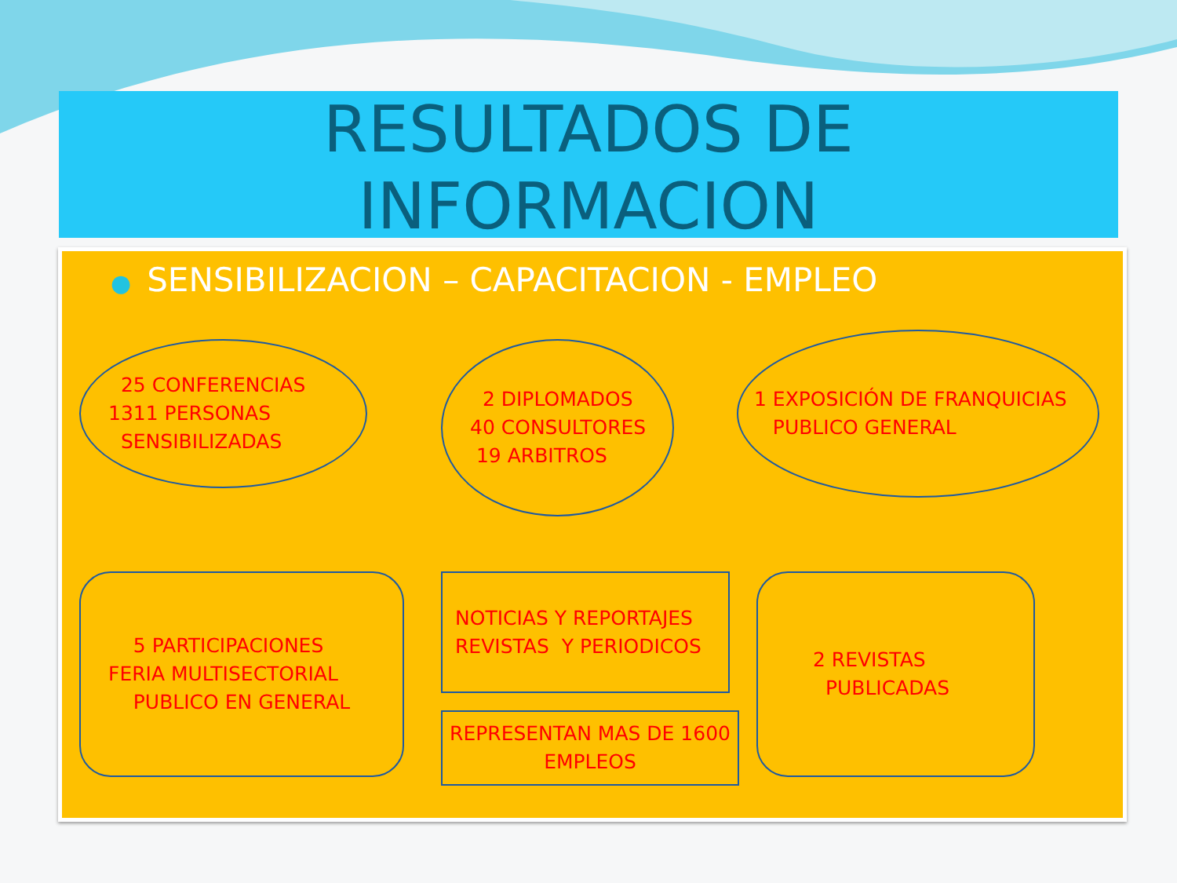RESULTADOS DE
INFORMACION
● SENSIBILIZACION – CAPACITACION - EMPLEO
25 CONFERENCIAS
1311 PERSONAS
SENSIBILIZADAS
2 DIPLOMADOS
40 CONSULTORES
19 ARBITROS
1 EXPOSICIÓN DE FRANQUICIAS
PUBLICO GENERAL
5 PARTICIPACIONES
FERIA MULTISECTORIAL
PUBLICO EN GENERAL
NOTICIAS Y REPORTAJES
REVISTAS Y PERIODICOS
REPRESENTAN MAS DE 1600
EMPLEOS
2 REVISTAS
PUBLICADAS